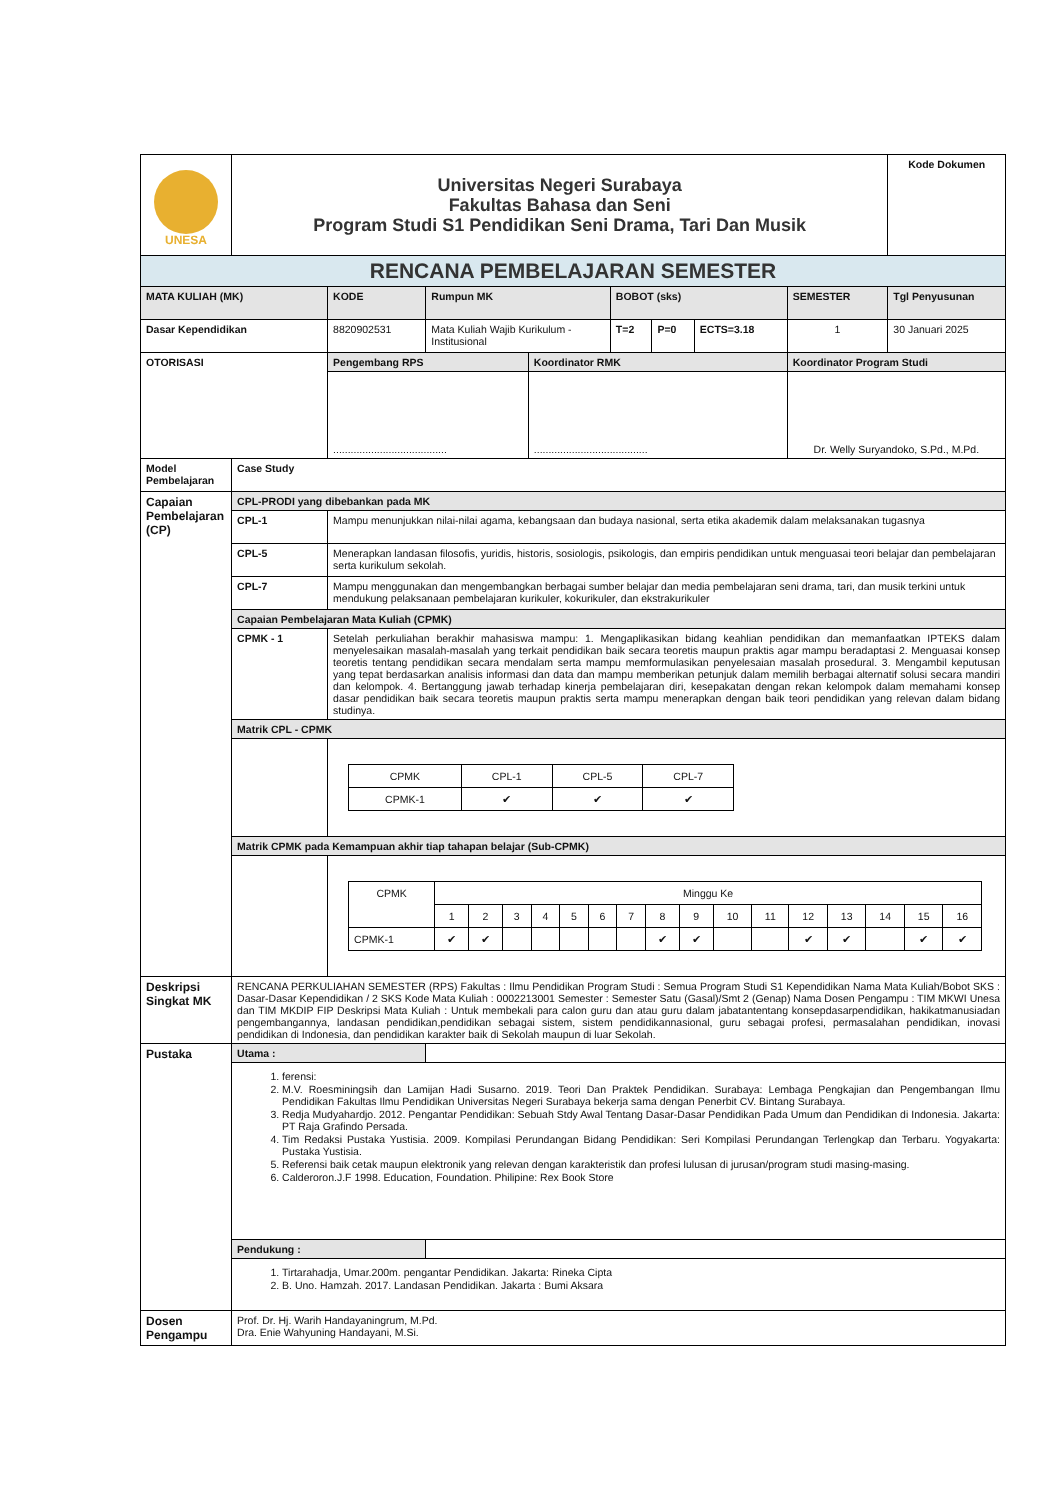| UNESA | Universitas Negeri Surabaya Fakultas Bahasa dan Seni Program Studi S1 Pendidikan Seni Drama, Tari Dan Musik | | | | | | | | Kode Dokumen |
| RENCANA PEMBELAJARAN SEMESTER | | | | | | | | | |
| MATA KULIAH (MK) | | KODE | Rumpun MK | | BOBOT (sks) | | | SEMESTER | Tgl Penyusunan |
| Dasar Kependidikan | | 8820902531 | Mata Kuliah Wajib Kurikulum - Institusional | | T=2 | P=0 | ECTS=3.18 | 1 | 30 Januari 2025 |
| OTORISASI | | Pengembang RPS | | Koordinator RMK | | | | Koordinator Program Studi | |
| | | ....................................... | | ....................................... | | | | Dr. Welly Suryandoko, S.Pd., M.Pd. | |
| Model Pembelajaran | Case Study | | | | | | | | |
| Capaian Pembelajaran (CP) | CPL-PRODI yang dibebankan pada MK | | | | | | | | |
| | CPL-1 | Mampu menunjukkan nilai-nilai agama, kebangsaan dan budaya nasional, serta etika akademik dalam melaksanakan tugasnya | | | | | | | |
| | CPL-5 | Menerapkan landasan filosofis, yuridis, historis, sosiologis, psikologis, dan empiris pendidikan untuk menguasai teori belajar dan pembelajaran serta kurikulum sekolah. | | | | | | | |
| | CPL-7 | Mampu menggunakan dan mengembangkan berbagai sumber belajar dan media pembelajaran seni drama, tari, dan musik terkini untuk mendukung pelaksanaan pembelajaran kurikuler, kokurikuler, dan ekstrakurikuler | | | | | | | |
| | Capaian Pembelajaran Mata Kuliah (CPMK) | | | | | | | | |
| | CPMK - 1 | Setelah perkuliahan berakhir mahasiswa mampu: 1. Mengaplikasikan bidang keahlian pendidikan dan memanfaatkan IPTEKS dalam menyelesaikan masalah-masalah yang terkait pendidikan baik secara teoretis maupun praktis agar mampu beradaptasi 2. Menguasai konsep teoretis tentang pendidikan secara mendalam serta mampu memformulasikan penyelesaian masalah prosedural. 3. Mengambil keputusan yang tepat berdasarkan analisis informasi dan data dan mampu memberikan petunjuk dalam memilih berbagai alternatif solusi secara mandiri dan kelompok. 4. Bertanggung jawab terhadap kinerja pembelajaran diri, kesepakatan dengan rekan kelompok dalam memahami konsep dasar pendidikan baik secara teoretis maupun praktis serta mampu menerapkan dengan baik teori pendidikan yang relevan dalam bidang studinya. | | | | | | | |
| | Matrik CPL - CPMK | | | | | | | | |
| | | / CPMK / CPL-1 / CPL-5 / CPL-7 / / CPMK-1 / ✔ / ✔ / ✔ / | | | | | | | |
| | Matrik CPMK pada Kemampuan akhir tiap tahapan belajar (Sub-CPMK) | | | | | | | | |
| | | / CPMK / Minggu Ke / / / / / / / / / / / / / / / / / / 1 / 2 / 3 / 4 / 5 / 6 / 7 / 8 / 9 / 10 / 11 / 12 / 13 / 14 / 15 / 16 / / CPMK-1 / ✔ / ✔ / / / / / / ✔ / ✔ / / / ✔ / ✔ / / ✔ / ✔ / | | | | | | | |
| Deskripsi Singkat MK | RENCANA PERKULIAHAN SEMESTER (RPS) Fakultas : Ilmu Pendidikan Program Studi : Semua Program Studi S1 Kependidikan Nama Mata Kuliah/Bobot SKS : Dasar-Dasar Kependidikan / 2 SKS Kode Mata Kuliah : 0002213001 Semester : Semester Satu (Gasal)/Smt 2 (Genap) Nama Dosen Pengampu : TIM MKWI Unesa dan TIM MKDIP FIP Deskripsi Mata Kuliah : Untuk membekali para calon guru dan atau guru dalam jabatantentang konsepdasarpendidikan, hakikatmanusiadan pengembangannya, landasan pendidikan,pendidikan sebagai sistem, sistem pendidikannasional, guru sebagai profesi, permasalahan pendidikan, inovasi pendidikan di Indonesia, dan pendidikan karakter baik di Sekolah maupun di luar Sekolah. | | | | | | | | |
| Pustaka | Utama : | | | | | | | | |
| | 1. ferensi: 2. M.V. Roesminingsih dan Lamijan Hadi Susarno. 2019. Teori Dan Praktek Pendidikan. Surabaya: Lembaga Pengkajian dan Pengembangan Ilmu Pendidikan Fakultas Ilmu Pendidikan Universitas Negeri Surabaya bekerja sama dengan Penerbit CV. Bintang Surabaya. 3. Redja Mudyahardjo. 2012. Pengantar Pendidikan: Sebuah Stdy Awal Tentang Dasar-Dasar Pendidikan Pada Umum dan Pendidikan di Indonesia. Jakarta: PT Raja Grafindo Persada. 4. Tim Redaksi Pustaka Yustisia. 2009. Kompilasi Perundangan Bidang Pendidikan: Seri Kompilasi Perundangan Terlengkap dan Terbaru. Yogyakarta: Pustaka Yustisia. 5. Referensi baik cetak maupun elektronik yang relevan dengan karakteristik dan profesi lulusan di jurusan/program studi masing-masing. 6. Calderoron.J.F 1998. Education, Foundation. Philipine: Rex Book Store | | | | | | | | |
| | Pendukung : | | | | | | | | |
| | 1. Tirtarahadja, Umar.200m. pengantar Pendidikan. Jakarta: Rineka Cipta 2. B. Uno. Hamzah. 2017. Landasan Pendidikan. Jakarta : Bumi Aksara | | | | | | | | |
| Dosen Pengampu | Prof. Dr. Hj. Warih Handayaningrum, M.Pd. Dra. Enie Wahyuning Handayani, M.Si. | | | | | | | | |